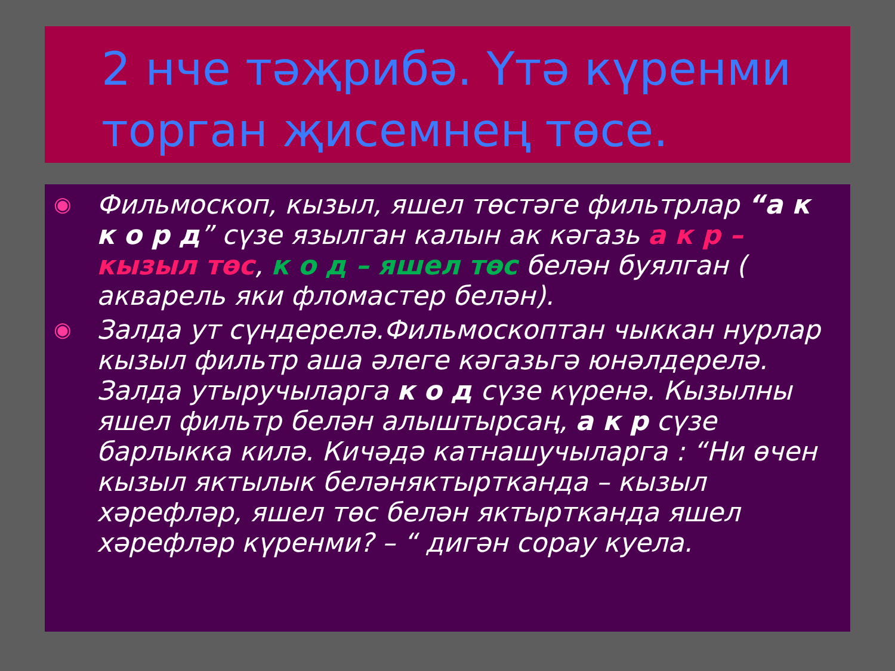2 нче тәҗрибә. Үтә күренми торган җисемнең төсе.
◉
Фильмоскоп, кызыл, яшел төстәге фильтрлар “а к к о р д” сүзе язылган калын ак кәгазь а к р – кызыл төс, к о д – яшел төс белән буялган ( акварель яки фломастер белән).
◉
Залда ут сүндерелә.Фильмоскоптан чыккан нурлар кызыл фильтр аша әлеге кәгазьгә юнәлдерелә. Залда утыручыларга к о д сүзе күренә. Кызылны яшел фильтр белән алыштырсаң, а к р сүзе барлыкка килә. Кичәдә катнашучыларга : “Ни өчен кызыл яктылык беләняктыртканда – кызыл хәрефләр, яшел төс белән яктыртканда яшел хәрефләр күренми? – “ дигән сорау куела.